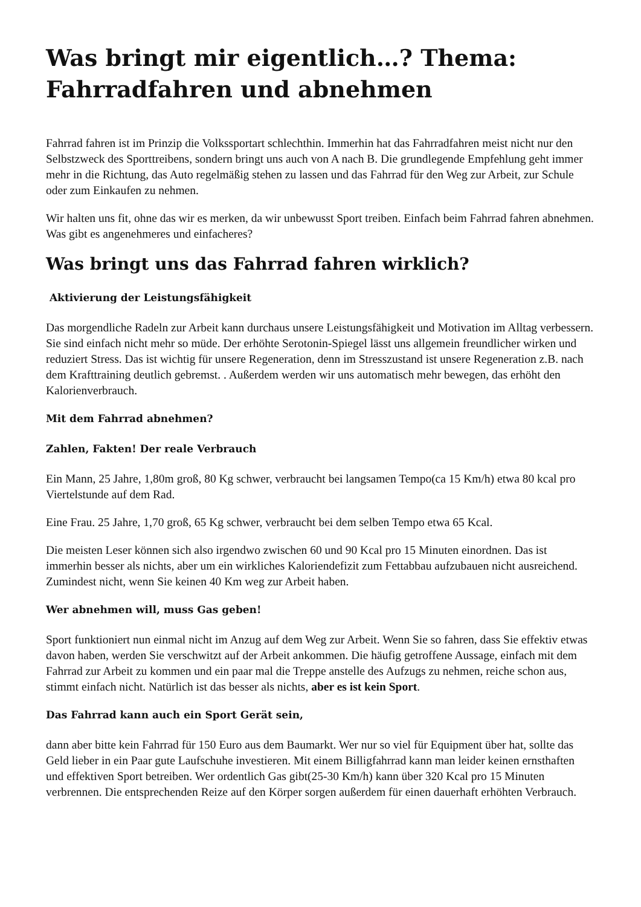Was bringt mir eigentlich…? Thema: Fahrradfahren und abnehmen
Fahrrad fahren ist im Prinzip die Volkssportart schlechthin. Immerhin hat das Fahrradfahren meist nicht nur den Selbstzweck des Sporttreibens, sondern bringt uns auch von A nach B. Die grundlegende Empfehlung geht immer mehr in die Richtung, das Auto regelmäßig stehen zu lassen und das Fahrrad für den Weg zur Arbeit, zur Schule oder zum Einkaufen zu nehmen.
Wir halten uns fit, ohne das wir es merken, da wir unbewusst Sport treiben. Einfach beim Fahrrad fahren abnehmen. Was gibt es angenehmeres und einfacheres?
Was bringt uns das Fahrrad fahren wirklich?
Aktivierung der Leistungsfähigkeit
Das morgendliche Radeln zur Arbeit kann durchaus unsere Leistungsfähigkeit und Motivation im Alltag verbessern. Sie sind einfach nicht mehr so müde. Der erhöhte Serotonin-Spiegel lässt uns allgemein freundlicher wirken und reduziert Stress. Das ist wichtig für unsere Regeneration, denn im Stresszustand ist unsere Regeneration z.B. nach dem Krafttraining deutlich gebremst. . Außerdem werden wir uns automatisch mehr bewegen, das erhöht den Kalorienverbrauch.
Mit dem Fahrrad abnehmen?
Zahlen, Fakten! Der reale Verbrauch
Ein Mann, 25 Jahre, 1,80m groß, 80 Kg schwer, verbraucht bei langsamen Tempo(ca 15 Km/h) etwa 80 kcal pro Viertelstunde auf dem Rad.
Eine Frau. 25 Jahre, 1,70 groß, 65 Kg schwer, verbraucht bei dem selben Tempo etwa 65 Kcal.
Die meisten Leser können sich also irgendwo zwischen 60 und 90 Kcal pro 15 Minuten einordnen. Das ist immerhin besser als nichts, aber um ein wirkliches Kaloriendefizit zum Fettabbau aufzubauen nicht ausreichend. Zumindest nicht, wenn Sie keinen 40 Km weg zur Arbeit haben.
Wer abnehmen will, muss Gas geben!
Sport funktioniert nun einmal nicht im Anzug auf dem Weg zur Arbeit. Wenn Sie so fahren, dass Sie effektiv etwas davon haben, werden Sie verschwitzt auf der Arbeit ankommen. Die häufig getroffene Aussage, einfach mit dem Fahrrad zur Arbeit zu kommen und ein paar mal die Treppe anstelle des Aufzugs zu nehmen, reiche schon aus, stimmt einfach nicht. Natürlich ist das besser als nichts, aber es ist kein Sport.
Das Fahrrad kann auch ein Sport Gerät sein,
dann aber bitte kein Fahrrad für 150 Euro aus dem Baumarkt. Wer nur so viel für Equipment über hat, sollte das Geld lieber in ein Paar gute Laufschuhe investieren. Mit einem Billigfahrrad kann man leider keinen ernsthaften und effektiven Sport betreiben. Wer ordentlich Gas gibt(25-30 Km/h) kann über 320 Kcal pro 15 Minuten verbrennen. Die entsprechenden Reize auf den Körper sorgen außerdem für einen dauerhaft erhöhten Verbrauch.